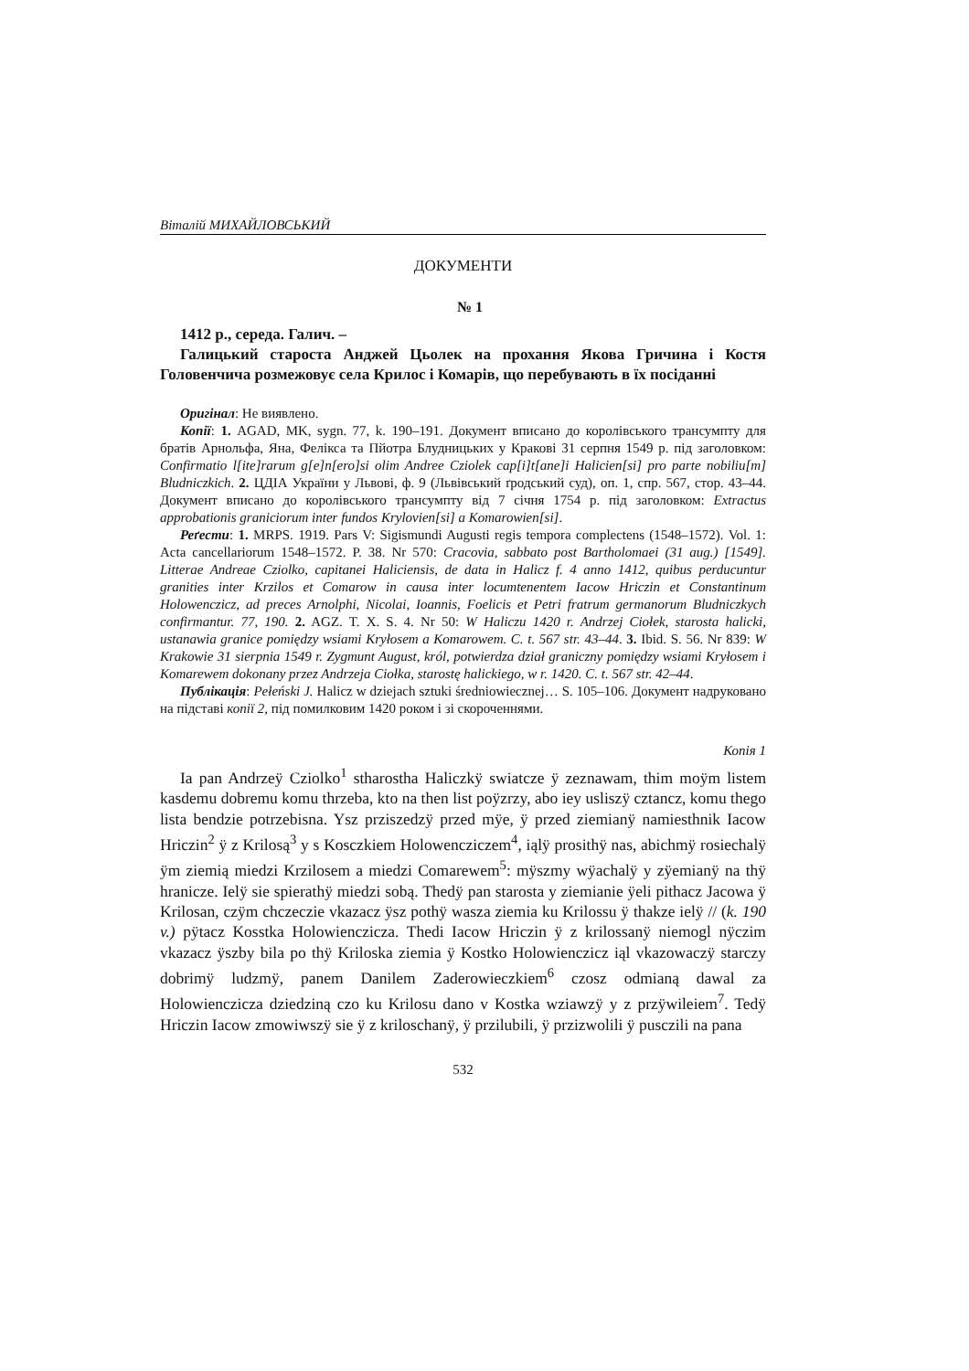Віталій МИХАЙЛОВСЬКИЙ
ДОКУМЕНТИ
№ 1
1412 р., середа. Галич. –
Галицький староста Анджей Цьолек на прохання Якова Гричина і Костя Головенчича розмежовує села Крилос і Комарів, що перебувають в їх посіданні
Оригінал: Не виявлено.
Копії: 1. AGAD, MK, sygn. 77, k. 190–191. Документ вписано до королівського трансумпту для братів Арнольфа, Яна, Фелікса та Пйотра Блудницьких у Кракові 31 серпня 1549 р. під заголовком: Confirmatio l[ite]rarum g[e]n[ero]si olim Andree Cziolek cap[i]t[ane]i Halicien[si] pro parte nobiliu[m] Bludniczkich. 2. ЦДІА України у Львові, ф. 9 (Львівський ґродський суд), оп. 1, спр. 567, стор. 43–44. Документ вписано до королівського трансумпту від 7 січня 1754 р. під заголовком: Extractus approbationis graniciorum inter fundos Krylovien[si] a Komarowien[si].
Реґести: 1. MRPS. 1919. Pars V: Sigismundi Augusti regis tempora complectens (1548–1572). Vol. 1: Acta cancellariorum 1548–1572. P. 38. Nr 570: Cracovia, sabbato post Bartholomaei (31 aug.) [1549]. Litterae Andreae Cziolko, capitanei Haliciensis, de data in Halicz f. 4 anno 1412, quibus perducuntur granities inter Krzilos et Comarow in causa inter locumtenentem Iacow Hriczin et Constantinum Holowenczicz, ad preces Arnolphi, Nicolai, Ioannis, Foelicis et Petri fratrum germanorum Bludniczkych confirmantur. 77, 190. 2. AGZ. T. X. S. 4. Nr 50: W Haliczu 1420 r. Andrzej Ciołek, starosta halicki, ustanawia granice pomiędzy wsiami Kryłosem a Komarowem. C. t. 567 str. 43–44. 3. Ibid. S. 56. Nr 839: W Krakowie 31 sierpnia 1549 r. Zygmunt August, król, potwierdza dział graniczny pomiędzy wsiami Kryłosem i Komarewem dokonany przez Andrzeja Ciołka, starostę halickiego, w r. 1420. C. t. 567 str. 42–44.
Публікація: Pełeński J. Halicz w dziejach sztuki średniowiecznej… S. 105–106. Документ надруковано на підставі копії 2, під помилковим 1420 роком і зі скороченнями.
Копія 1
Ia pan Andrzeÿ Cziolko<sup>1</sup> stharostha Haliczkÿ swiatcze ÿ zeznawam, thim moÿm listem kasdemu dobremu komu thrzeba, kto na then list poÿzrzy, abo iey usliszÿ cztancz, komu thego lista bendzie potrzebisna. Ysz prziszedzÿ przed mÿe, ÿ przed ziemianÿ namiesthnik Iacow Hriczin<sup>2</sup> ÿ z Krilosą<sup>3</sup> y s Kosczkiem Holowenczicz­em<sup>4</sup>, iąlÿ prosithÿ nas, abichmÿ rosiechalÿ ÿm ziemią miedzi Krzilosem a miedzi Comarewem<sup>5</sup>: mÿszmy wÿachalÿ y zÿemianÿ na thÿ hranicze. Ielÿ sie spierathÿ miedzi sobą. Thedÿ pan starosta y ziemianie ÿeli pithacz Jacowa ÿ Krilosan, czÿm chczeczie vkazacz ÿsz pothÿ wasza ziemia ku Krilossu ÿ thakze ielÿ // (k. 190 v.) pÿtacz Kosstka Holowienczicza. Thedi Iacow Hriczin ÿ z krilossanÿ niemogl nÿczim vkazacz ÿszby bila po thÿ Kriloska ziemia ÿ Kostko Holowienczicz iąl vkazowaczÿ starczy dobrimÿ ludzmÿ, panem Danilem Zaderowieczkiem<sup>6</sup> czosz odmianą dawal za Holowienczicza dziedziną czo ku Krilosu dano v Kostka wziawzÿ y z przÿwileiem<sup>7</sup>. Tedÿ Hriczin Iacow zmowiwszÿ sie ÿ z kriloschanÿ, ÿ przilubili, ÿ przizwolili ÿ pusczili na pana
532